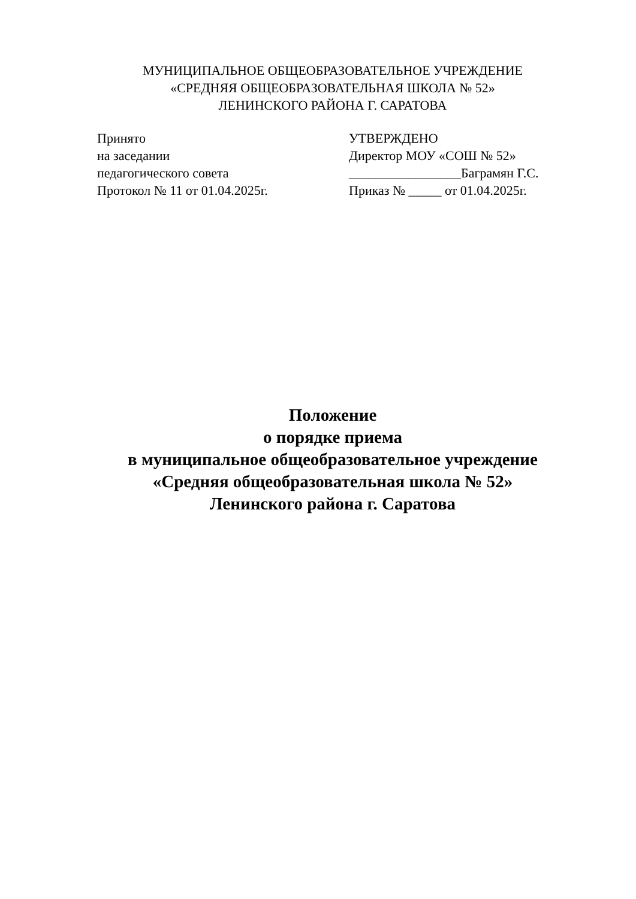МУНИЦИПАЛЬНОЕ ОБЩЕОБРАЗОВАТЕЛЬНОЕ УЧРЕЖДЕНИЕ
«СРЕДНЯЯ ОБЩЕОБРАЗОВАТЕЛЬНАЯ ШКОЛА № 52»
ЛЕНИНСКОГО РАЙОНА Г. САРАТОВА
Принято
на заседании
педагогического совета
Протокол № 11 от 01.04.2025г.
УТВЕРЖДЕНО
Директор МОУ «СОШ № 52»
_________________Баграмян Г.С.
Приказ № _____ от 01.04.2025г.
Положение
о порядке приема
в муниципальное общеобразовательное учреждение
«Средняя общеобразовательная школа № 52»
Ленинского района г. Саратова